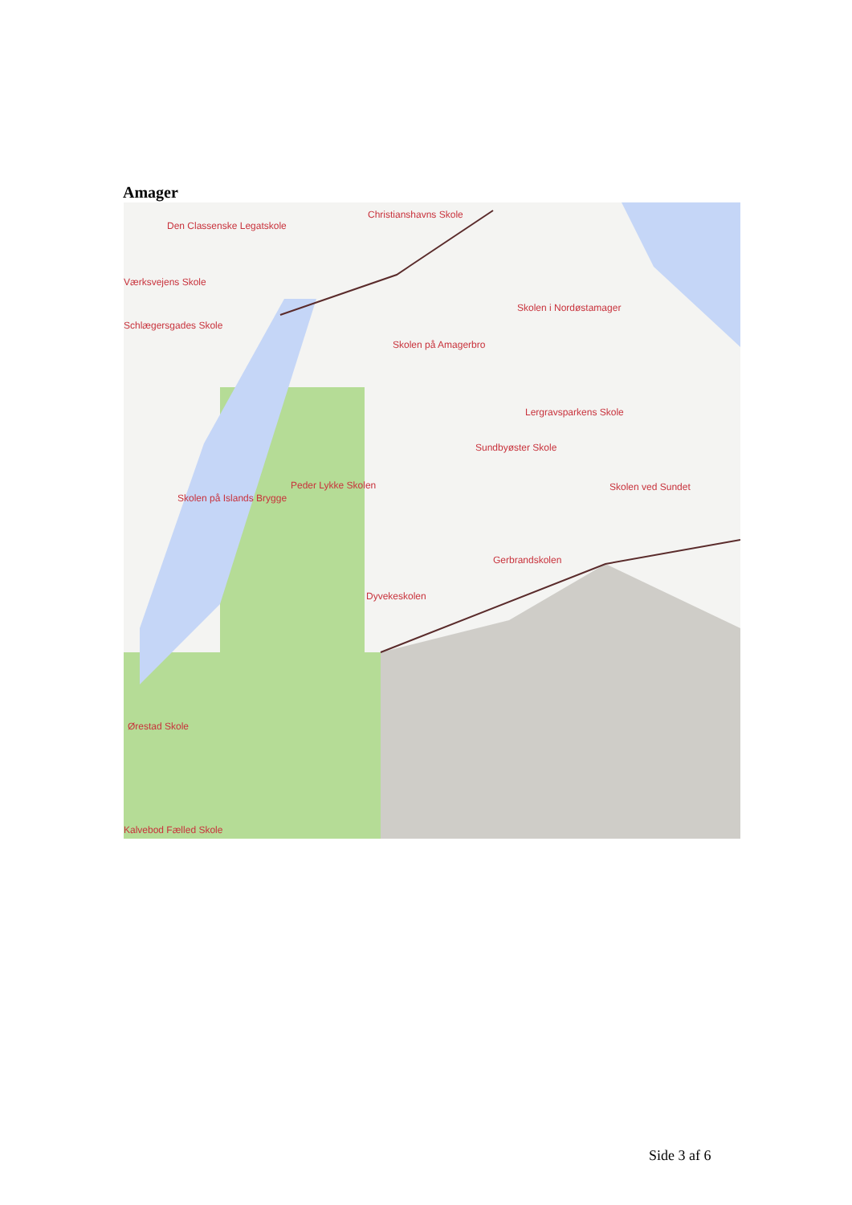Amager
Christianshavns Skole
Den Classenske Legatskole
Værksvejens Skole
Schlægersgades Skole
Skolen i Nordøstamager
Skolen på Amagerbro
Lergravsparkens Skole
Sundbyøster Skole
Peder Lykke Skolen Skolen ved Sundet
Skolen på Islands Brygge
Gerbrandskolen
Dyvekeskolen
Ørestad Skole
Kalvebod Fælled Skole
Side 3 af 6